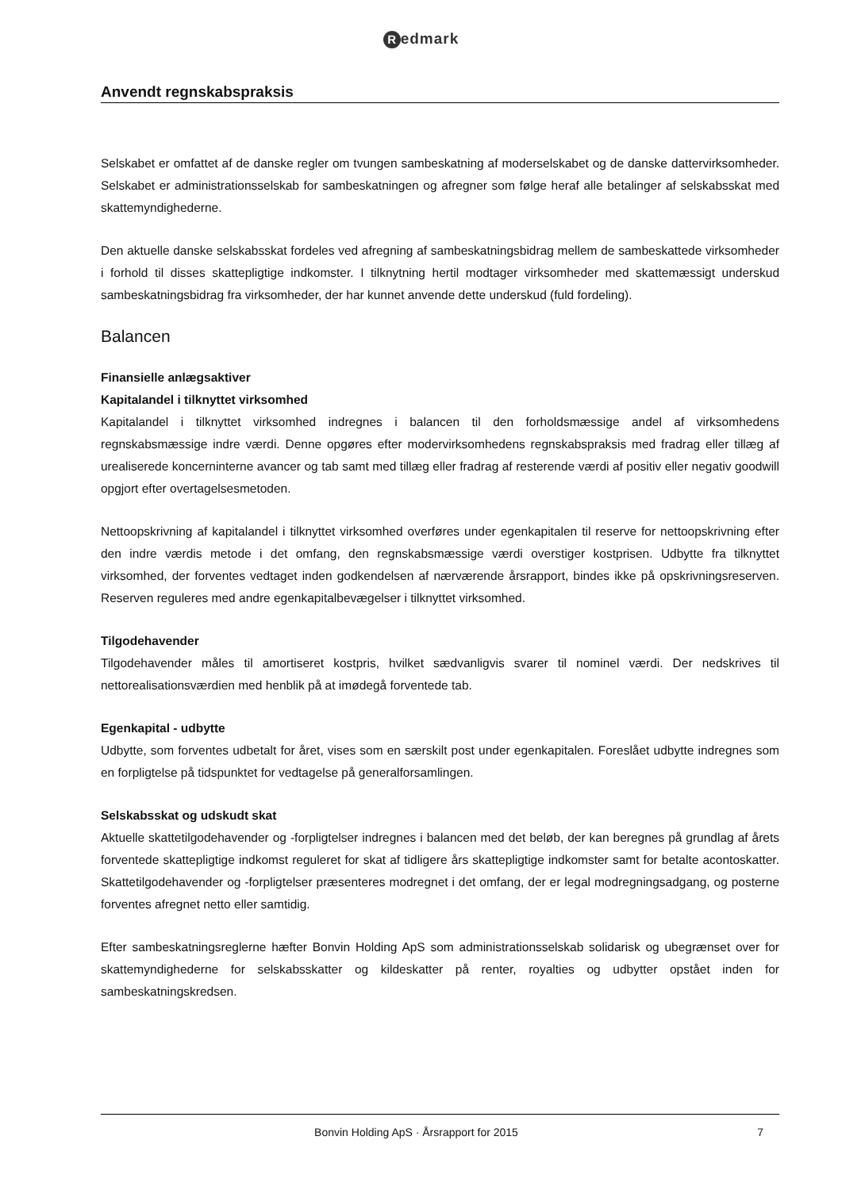Redmark
Anvendt regnskabspraksis
Selskabet er omfattet af de danske regler om tvungen sambeskatning af moderselskabet og de danske dattervirksomheder. Selskabet er administrationsselskab for sambeskatningen og afregner som følge heraf alle betalinger af selskabsskat med skattemyndighederne.
Den aktuelle danske selskabsskat fordeles ved afregning af sambeskatningsbidrag mellem de sambeskattede virksomheder i forhold til disses skattepligtige indkomster. I tilknytning hertil modtager virksomheder med skattemæssigt underskud sambeskatningsbidrag fra virksomheder, der har kunnet anvende dette underskud (fuld fordeling).
Balancen
Finansielle anlægsaktiver
Kapitalandel i tilknyttet virksomhed
Kapitalandel i tilknyttet virksomhed indregnes i balancen til den forholdsmæssige andel af virksomhedens regnskabsmæssige indre værdi. Denne opgøres efter modervirksomhedens regnskabspraksis med fradrag eller tillæg af urealiserede koncerninterne avancer og tab samt med tillæg eller fradrag af resterende værdi af positiv eller negativ goodwill opgjort efter overtagelsesmetoden.
Nettoopskrivning af kapitalandel i tilknyttet virksomhed overføres under egenkapitalen til reserve for nettoopskrivning efter den indre værdis metode i det omfang, den regnskabsmæssige værdi overstiger kostprisen. Udbytte fra tilknyttet virksomhed, der forventes vedtaget inden godkendelsen af nærværende årsrapport, bindes ikke på opskrivningsreserven. Reserven reguleres med andre egenkapitalbevægelser i tilknyttet virksomhed.
Tilgodehavender
Tilgodehavender måles til amortiseret kostpris, hvilket sædvanligvis svarer til nominel værdi. Der nedskrives til nettorealisationsværdien med henblik på at imødegå forventede tab.
Egenkapital - udbytte
Udbytte, som forventes udbetalt for året, vises som en særskilt post under egenkapitalen. Foreslået udbytte indregnes som en forpligtelse på tidspunktet for vedtagelse på generalforsamlingen.
Selskabsskat og udskudt skat
Aktuelle skattetilgodehavender og -forpligtelser indregnes i balancen med det beløb, der kan beregnes på grundlag af årets forventede skattepligtige indkomst reguleret for skat af tidligere års skattepligtige indkomster samt for betalte acontoskatter. Skattetilgodehavender og -forpligtelser præsenteres modregnet i det omfang, der er legal modregningsadgang, og posterne forventes afregnet netto eller samtidig.
Efter sambeskatningsreglerne hæfter Bonvin Holding ApS som administrationsselskab solidarisk og ubegrænset over for skattemyndighederne for selskabsskatter og kildeskatter på renter, royalties og udbytter opstået inden for sambeskatningskredsen.
Bonvin Holding ApS · Årsrapport for 2015
7